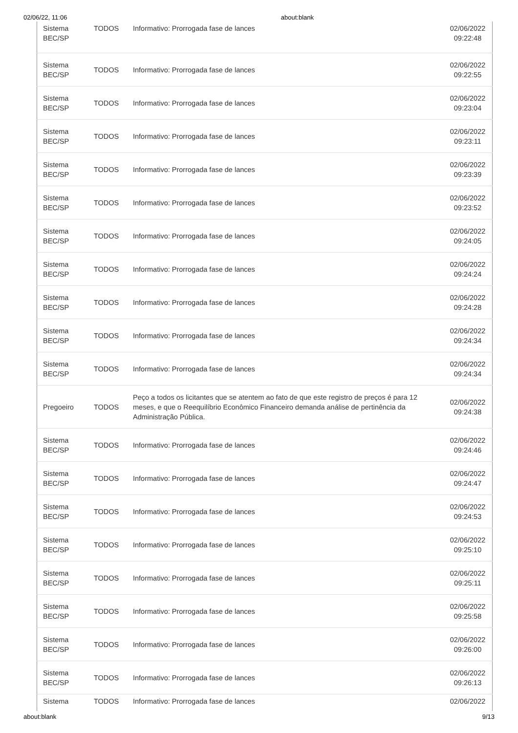02/06/22, 11:06 about:blank
| Sistema BEC/SP | TODOS | Informativo: Prorrogada fase de lances | 02/06/2022 09:22:48 |
| Sistema BEC/SP | TODOS | Informativo: Prorrogada fase de lances | 02/06/2022 09:22:55 |
| Sistema BEC/SP | TODOS | Informativo: Prorrogada fase de lances | 02/06/2022 09:23:04 |
| Sistema BEC/SP | TODOS | Informativo: Prorrogada fase de lances | 02/06/2022 09:23:11 |
| Sistema BEC/SP | TODOS | Informativo: Prorrogada fase de lances | 02/06/2022 09:23:39 |
| Sistema BEC/SP | TODOS | Informativo: Prorrogada fase de lances | 02/06/2022 09:23:52 |
| Sistema BEC/SP | TODOS | Informativo: Prorrogada fase de lances | 02/06/2022 09:24:05 |
| Sistema BEC/SP | TODOS | Informativo: Prorrogada fase de lances | 02/06/2022 09:24:24 |
| Sistema BEC/SP | TODOS | Informativo: Prorrogada fase de lances | 02/06/2022 09:24:28 |
| Sistema BEC/SP | TODOS | Informativo: Prorrogada fase de lances | 02/06/2022 09:24:34 |
| Sistema BEC/SP | TODOS | Informativo: Prorrogada fase de lances | 02/06/2022 09:24:34 |
| Pregoeiro | TODOS | Peço a todos os licitantes que se atentem ao fato de que este registro de preços é para 12 meses, e que o Reequilíbrio Econômico Financeiro demanda análise de pertinência da Administração Pública. | 02/06/2022 09:24:38 |
| Sistema BEC/SP | TODOS | Informativo: Prorrogada fase de lances | 02/06/2022 09:24:46 |
| Sistema BEC/SP | TODOS | Informativo: Prorrogada fase de lances | 02/06/2022 09:24:47 |
| Sistema BEC/SP | TODOS | Informativo: Prorrogada fase de lances | 02/06/2022 09:24:53 |
| Sistema BEC/SP | TODOS | Informativo: Prorrogada fase de lances | 02/06/2022 09:25:10 |
| Sistema BEC/SP | TODOS | Informativo: Prorrogada fase de lances | 02/06/2022 09:25:11 |
| Sistema BEC/SP | TODOS | Informativo: Prorrogada fase de lances | 02/06/2022 09:25:58 |
| Sistema BEC/SP | TODOS | Informativo: Prorrogada fase de lances | 02/06/2022 09:26:00 |
| Sistema BEC/SP | TODOS | Informativo: Prorrogada fase de lances | 02/06/2022 09:26:13 |
| Sistema | TODOS | Informativo: Prorrogada fase de lances | 02/06/2022 |
about:blank 9/13